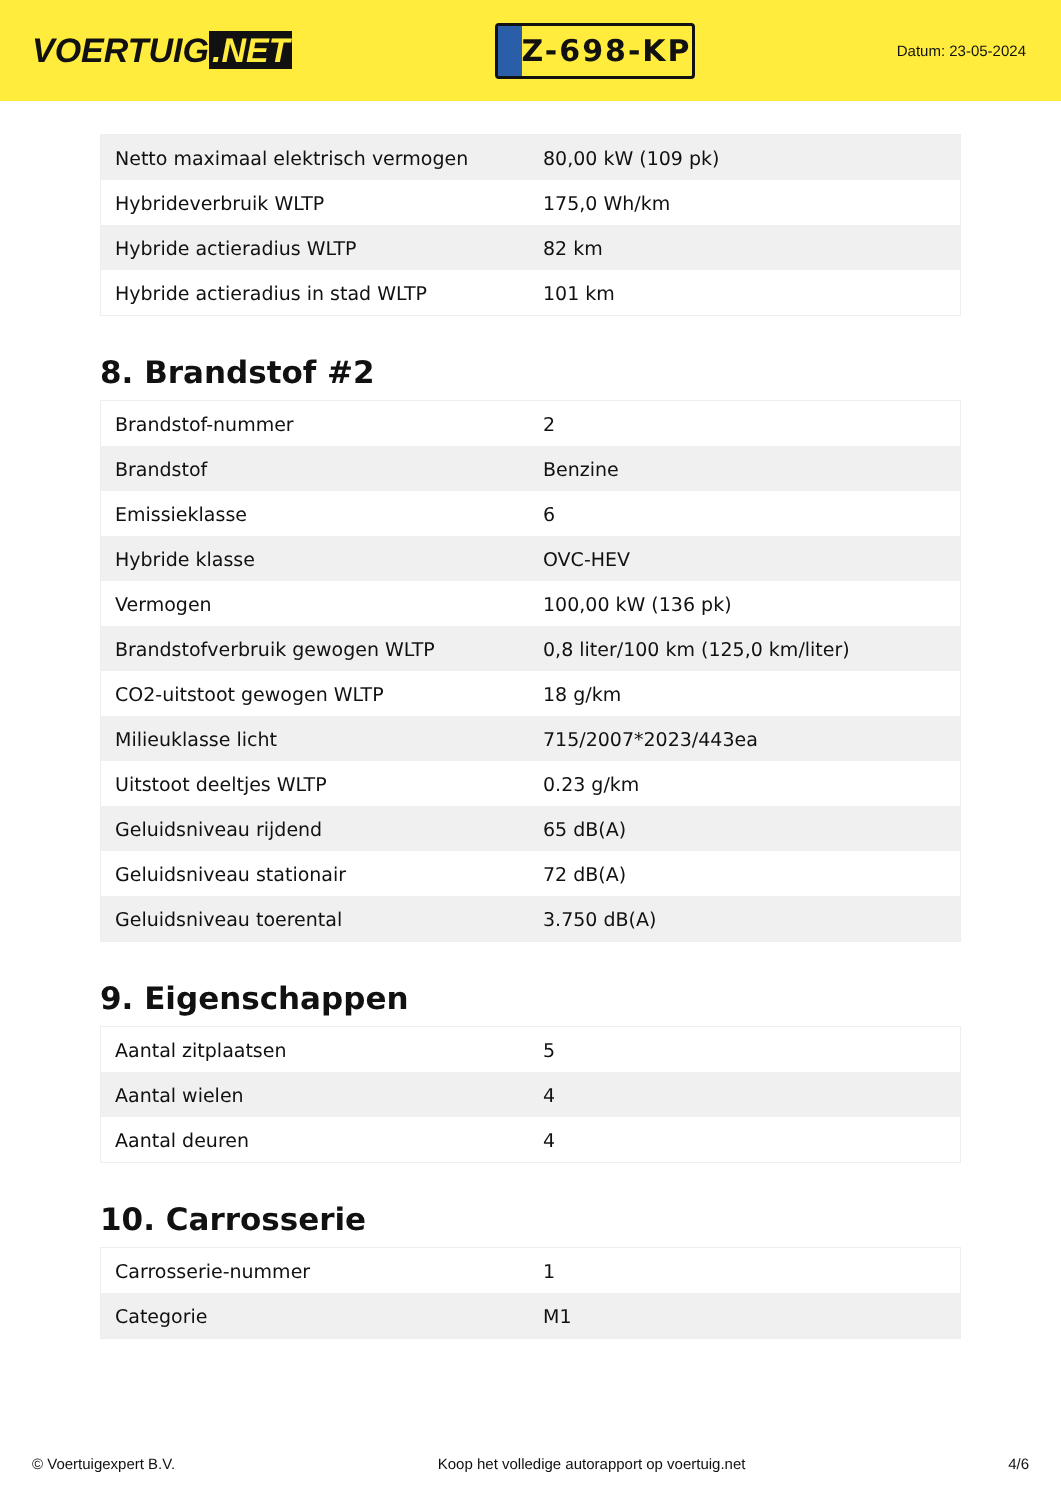VOERTUIG.NET
Z-698-KP
Datum: 23-05-2024
| Netto maximaal elektrisch vermogen | 80,00 kW (109 pk) |
| Hybrideverbruik WLTP | 175,0 Wh/km |
| Hybride actieradius WLTP | 82 km |
| Hybride actieradius in stad WLTP | 101 km |
8. Brandstof #2
| Brandstof-nummer | 2 |
| Brandstof | Benzine |
| Emissieklasse | 6 |
| Hybride klasse | OVC-HEV |
| Vermogen | 100,00 kW (136 pk) |
| Brandstofverbruik gewogen WLTP | 0,8 liter/100 km (125,0 km/liter) |
| CO2-uitstoot gewogen WLTP | 18 g/km |
| Milieuklasse licht | 715/2007*2023/443ea |
| Uitstoot deeltjes WLTP | 0.23 g/km |
| Geluidsniveau rijdend | 65 dB(A) |
| Geluidsniveau stationair | 72 dB(A) |
| Geluidsniveau toerental | 3.750 dB(A) |
9. Eigenschappen
| Aantal zitplaatsen | 5 |
| Aantal wielen | 4 |
| Aantal deuren | 4 |
10. Carrosserie
| Carrosserie-nummer | 1 |
| Categorie | M1 |
© Voertuigexpert B.V. Koop het volledige autorapport op voertuig.net 4/6